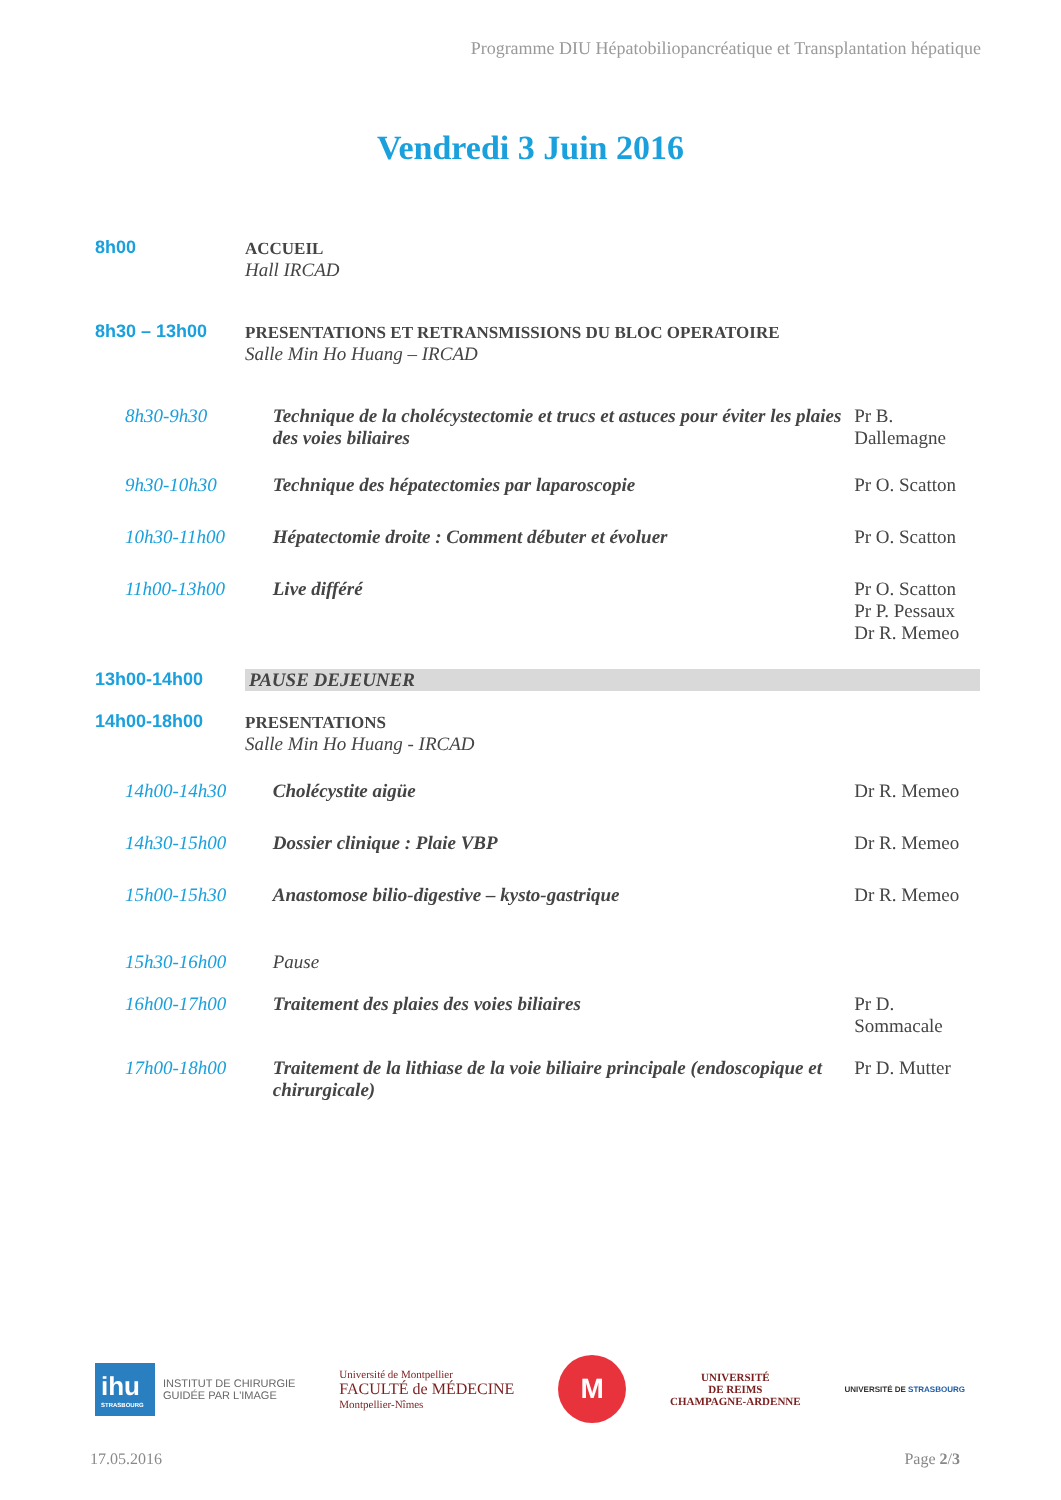Programme DIU Hépatobiliopancréatique et Transplantation hépatique
Vendredi 3 Juin 2016
| 8h00 | ACCUEIL Hall IRCAD | | |
| 8h30 – 13h00 | PRESENTATIONS ET RETRANSMISSIONS DU BLOC OPERATOIRE Salle Min Ho Huang – IRCAD | | |
| 8h30-9h30 | | Technique de la cholécystectomie et trucs et astuces pour éviter les plaies des voies biliaires | Pr B. Dallemagne |
| 9h30-10h30 | | Technique des hépatectomies par laparoscopie | Pr O. Scatton |
| 10h30-11h00 | | Hépatectomie droite : Comment débuter et évoluer | Pr O. Scatton |
| 11h00-13h00 | | Live différé | Pr O. Scatton Pr P. Pessaux Dr R. Memeo |
| 13h00-14h00 | PAUSE DEJEUNER | | |
| 14h00-18h00 | PRESENTATIONS Salle Min Ho Huang - IRCAD | | |
| 14h00-14h30 | | Cholécystite aigüe | Dr R. Memeo |
| 14h30-15h00 | | Dossier clinique : Plaie VBP | Dr R. Memeo |
| 15h00-15h30 | | Anastomose bilio-digestive – kysto-gastrique | Dr R. Memeo |
| 15h30-16h00 | | Pause | |
| 16h00-17h00 | | Traitement des plaies des voies biliaires | Pr D. Sommacale |
| 17h00-18h00 | | Traitement de la lithiase de la voie biliaire principale (endoscopique et chirurgicale) | Pr D. Mutter |
ihu
STRASBOURG
INSTITUT DE CHIRURGIE
GUIDÉE PAR L'IMAGE
Université de Montpellier
FACULTÉ de MÉDECINE
Montpellier-Nîmes
M
UNIVERSITÉ
DE REIMS
CHAMPAGNE-ARDENNE
UNIVERSITÉ DE STRASBOURG
17.05.2016 Page 2/3